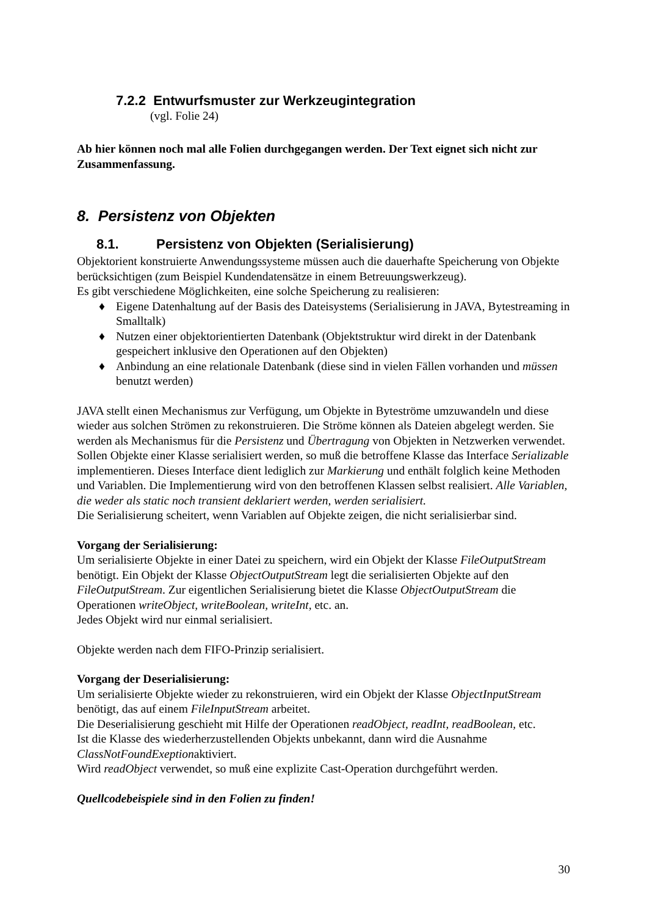7.2.2 Entwurfsmuster zur Werkzeugintegration
(vgl. Folie 24)
Ab hier können noch mal alle Folien durchgegangen werden. Der Text eignet sich nicht zur Zusammenfassung.
8. Persistenz von Objekten
8.1. Persistenz von Objekten (Serialisierung)
Objektorient konstruierte Anwendungssysteme müssen auch die dauerhafte Speicherung von Objekte berücksichtigen (zum Beispiel Kundendatensätze in einem Betreuungswerkzeug).
Es gibt verschiedene Möglichkeiten, eine solche Speicherung zu realisieren:
♦ Eigene Datenhaltung auf der Basis des Dateisystems (Serialisierung in JAVA, Bytestreaming in Smalltalk)
♦ Nutzen einer objektorientierten Datenbank (Objektstruktur wird direkt in der Datenbank gespeichert inklusive den Operationen auf den Objekten)
♦ Anbindung an eine relationale Datenbank (diese sind in vielen Fällen vorhanden und müssen benutzt werden)
JAVA stellt einen Mechanismus zur Verfügung, um Objekte in Byteströme umzuwandeln und diese wieder aus solchen Strömen zu rekonstruieren. Die Ströme können als Dateien abgelegt werden. Sie werden als Mechanismus für die Persistenz und Übertragung von Objekten in Netzwerken verwendet.
Sollen Objekte einer Klasse serialisiert werden, so muß die betroffene Klasse das Interface Serializable implementieren. Dieses Interface dient lediglich zur Markierung und enthält folglich keine Methoden und Variablen. Die Implementierung wird von den betroffenen Klassen selbst realisiert. Alle Variablen, die weder als static noch transient deklariert werden, werden serialisiert.
Die Serialisierung scheitert, wenn Variablen auf Objekte zeigen, die nicht serialisierbar sind.
Vorgang der Serialisierung:
Um serialisierte Objekte in einer Datei zu speichern, wird ein Objekt der Klasse FileOutputStream benötigt. Ein Objekt der Klasse ObjectOutputStream legt die serialisierten Objekte auf den FileOutputStream. Zur eigentlichen Serialisierung bietet die Klasse ObjectOutputStream die Operationen writeObject, writeBoolean, writeInt, etc. an.
Jedes Objekt wird nur einmal serialisiert.
Objekte werden nach dem FIFO-Prinzip serialisiert.
Vorgang der Deserialisierung:
Um serialisierte Objekte wieder zu rekonstruieren, wird ein Objekt der Klasse ObjectInputStream benötigt, das auf einem FileInputStream arbeitet.
Die Deserialisierung geschieht mit Hilfe der Operationen readObject, readInt, readBoolean, etc.
Ist die Klasse des wiederherzustellenden Objekts unbekannt, dann wird die Ausnahme ClassNotFoundExeptionaktiviert.
Wird readObject verwendet, so muß eine explizite Cast-Operation durchgeführt werden.
Quellcodebeispiele sind in den Folien zu finden!
30